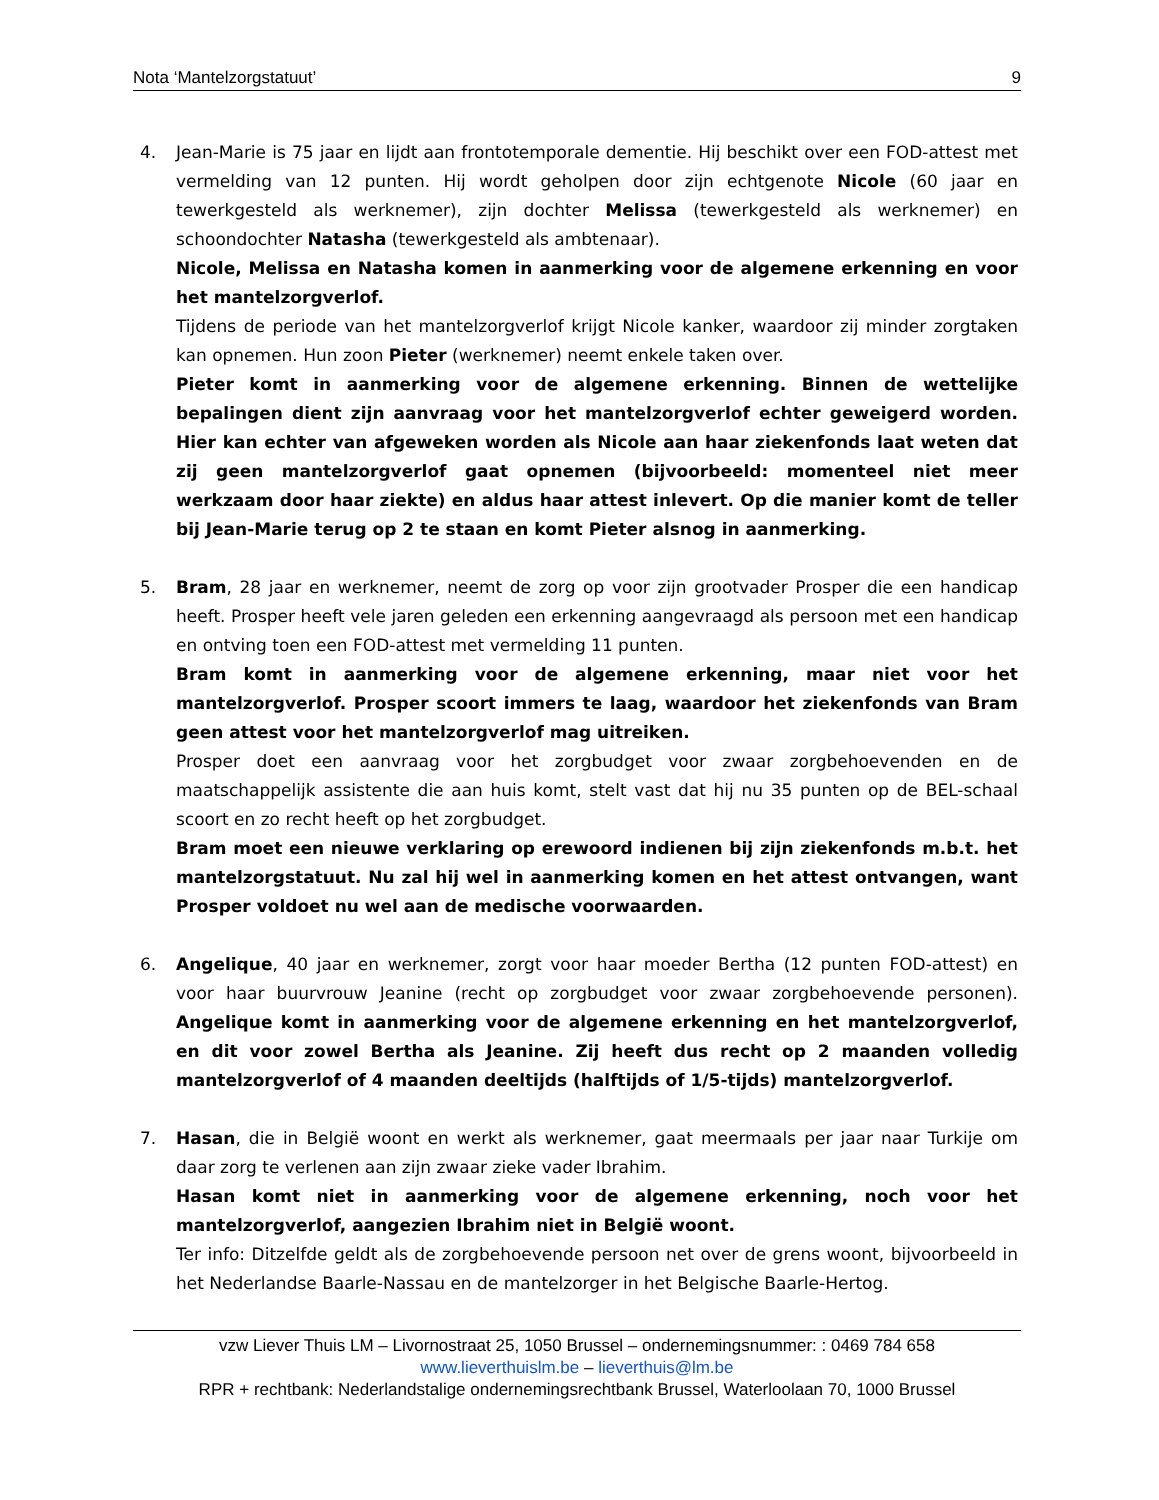Nota ‘Mantelzorgstatuut’ 9
4. Jean-Marie is 75 jaar en lijdt aan frontotemporale dementie. Hij beschikt over een FOD-attest met vermelding van 12 punten. Hij wordt geholpen door zijn echtgenote Nicole (60 jaar en tewerkgesteld als werknemer), zijn dochter Melissa (tewerkgesteld als werknemer) en schoondochter Natasha (tewerkgesteld als ambtenaar).
Nicole, Melissa en Natasha komen in aanmerking voor de algemene erkenning en voor het mantelzorgverlof.
Tijdens de periode van het mantelzorgverlof krijgt Nicole kanker, waardoor zij minder zorgtaken kan opnemen. Hun zoon Pieter (werknemer) neemt enkele taken over.
Pieter komt in aanmerking voor de algemene erkenning. Binnen de wettelijke bepalingen dient zijn aanvraag voor het mantelzorgverlof echter geweigerd worden. Hier kan echter van afgeweken worden als Nicole aan haar ziekenfonds laat weten dat zij geen mantelzorgverlof gaat opnemen (bijvoorbeeld: momenteel niet meer werkzaam door haar ziekte) en aldus haar attest inlevert. Op die manier komt de teller bij Jean-Marie terug op 2 te staan en komt Pieter alsnog in aanmerking.
5. Bram, 28 jaar en werknemer, neemt de zorg op voor zijn grootvader Prosper die een handicap heeft. Prosper heeft vele jaren geleden een erkenning aangevraagd als persoon met een handicap en ontving toen een FOD-attest met vermelding 11 punten.
Bram komt in aanmerking voor de algemene erkenning, maar niet voor het mantelzorgverlof. Prosper scoort immers te laag, waardoor het ziekenfonds van Bram geen attest voor het mantelzorgverlof mag uitreiken.
Prosper doet een aanvraag voor het zorgbudget voor zwaar zorgbehoevenden en de maatschappelijk assistente die aan huis komt, stelt vast dat hij nu 35 punten op de BEL-schaal scoort en zo recht heeft op het zorgbudget.
Bram moet een nieuwe verklaring op erewoord indienen bij zijn ziekenfonds m.b.t. het mantelzorgstatuut. Nu zal hij wel in aanmerking komen en het attest ontvangen, want Prosper voldoet nu wel aan de medische voorwaarden.
6. Angelique, 40 jaar en werknemer, zorgt voor haar moeder Bertha (12 punten FOD-attest) en voor haar buurvrouw Jeanine (recht op zorgbudget voor zwaar zorgbehoevende personen). Angelique komt in aanmerking voor de algemene erkenning en het mantelzorgverlof, en dit voor zowel Bertha als Jeanine. Zij heeft dus recht op 2 maanden volledig mantelzorgverlof of 4 maanden deeltijds (halftijds of 1/5-tijds) mantelzorgverlof.
7. Hasan, die in België woont en werkt als werknemer, gaat meermaals per jaar naar Turkije om daar zorg te verlenen aan zijn zwaar zieke vader Ibrahim.
Hasan komt niet in aanmerking voor de algemene erkenning, noch voor het mantelzorgverlof, aangezien Ibrahim niet in België woont.
Ter info: Ditzelfde geldt als de zorgbehoevende persoon net over de grens woont, bijvoorbeeld in het Nederlandse Baarle-Nassau en de mantelzorger in het Belgische Baarle-Hertog.
vzw Liever Thuis LM – Livornostraat 25, 1050 Brussel – ondernemingsnummer: : 0469 784 658
www.lieverthuislm.be – lieverthuis@lm.be
RPR + rechtbank: Nederlandstalige ondernemingsrechtbank Brussel, Waterloolaan 70, 1000 Brussel